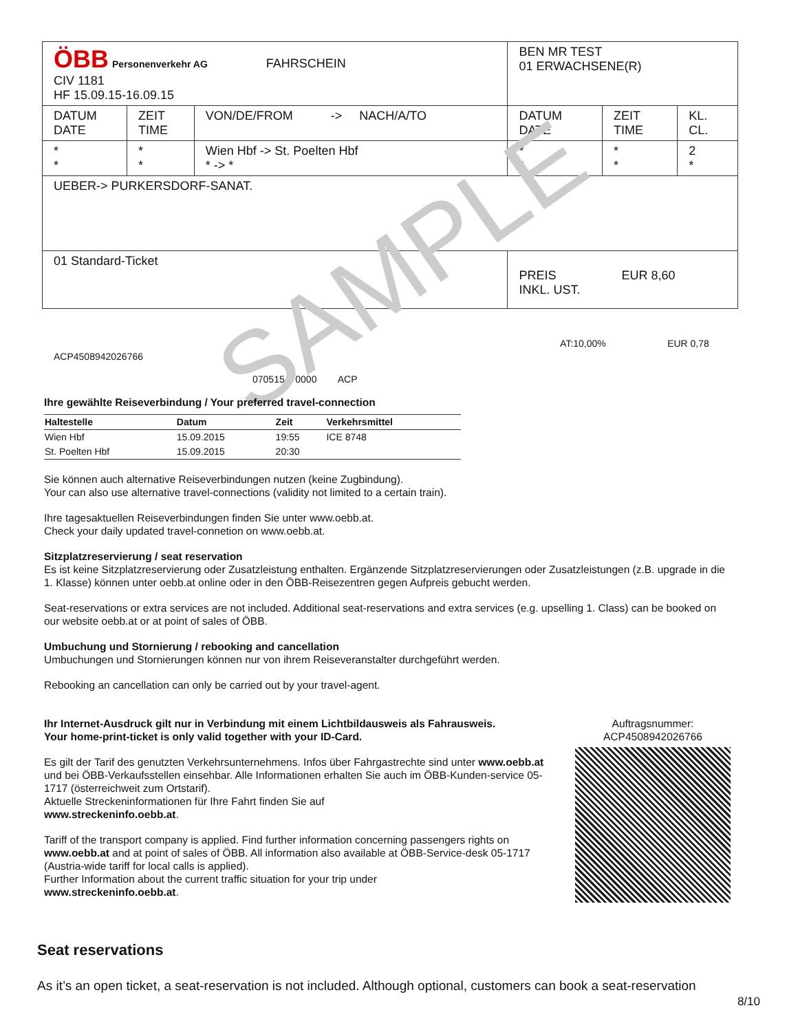| ÖBB Personenverkehr AG FAHRSCHEIN CIV 1181 HF 15.09.15-16.09.15 | | | BEN MR TEST 01 ERWACHSENE(R) | | |
| DATUM DATE | ZEIT TIME | VON/DE/FROM -> NACH/A/TO | DATUM DATE | ZEIT TIME | KL. CL. |
| * * | * * | Wien Hbf -> St. Poelten Hbf * -> * | * * | * * | 2 * |
| UEBER-> PURKERSDORF-SANAT. | | | | | |
| 01 Standard-Ticket | | | PREIS EUR 8,60 INKL. UST. | | |
SAMPLE
AT:10,00% EUR 0,78
ACP4508942026766
070515 0000 ACP
Ihre gewählte Reiseverbindung / Your preferred travel-connection
| Haltestelle | Datum | Zeit | Verkehrsmittel |
| --- | --- | --- | --- |
| Wien Hbf | 15.09.2015 | 19:55 | ICE 8748 |
| St. Poelten Hbf | 15.09.2015 | 20:30 | |
Sie können auch alternative Reiseverbindungen nutzen (keine Zugbindung).
Your can also use alternative travel-connections (validity not limited to a certain train).
Ihre tagesaktuellen Reiseverbindungen finden Sie unter www.oebb.at.
Check your daily updated travel-connetion on www.oebb.at.
Sitzplatzreservierung / seat reservation
Es ist keine Sitzplatzreservierung oder Zusatzleistung enthalten. Ergänzende Sitzplatzreservierungen oder Zusatzleistungen (z.B. upgrade in die 1. Klasse) können unter oebb.at online oder in den ÖBB-Reisezentren gegen Aufpreis gebucht werden.
Seat-reservations or extra services are not included. Additional seat-reservations and extra services (e.g. upselling 1. Class) can be booked on our website oebb.at or at point of sales of ÖBB.
Umbuchung und Stornierung / rebooking and cancellation
Umbuchungen und Stornierungen können nur von ihrem Reiseveranstalter durchgeführt werden.
Rebooking an cancellation can only be carried out by your travel-agent.
Auftragsnummer:
ACP4508942026766
Ihr Internet-Ausdruck gilt nur in Verbindung mit einem Lichtbildausweis als Fahrausweis.
Your home-print-ticket is only valid together with your ID-Card.
Es gilt der Tarif des genutzten Verkehrsunternehmens. Infos über Fahrgastrechte sind unter www.oebb.at und bei ÖBB-Verkaufsstellen einsehbar. Alle Informationen erhalten Sie auch im ÖBB-Kunden-service 05-1717 (österreichweit zum Ortstarif).
Aktuelle Streckeninformationen für Ihre Fahrt finden Sie auf
www.streckeninfo.oebb.at.
Tariff of the transport company is applied. Find further information concerning passengers rights on www.oebb.at and at point of sales of ÖBB. All information also available at ÖBB-Service-desk 05-1717 (Austria-wide tariff for local calls is applied).
Further Information about the current traffic situation for your trip under
www.streckeninfo.oebb.at.
Seat reservations
As it’s an open ticket, a seat-reservation is not included. Although optional, customers can book a seat-reservation
8/10